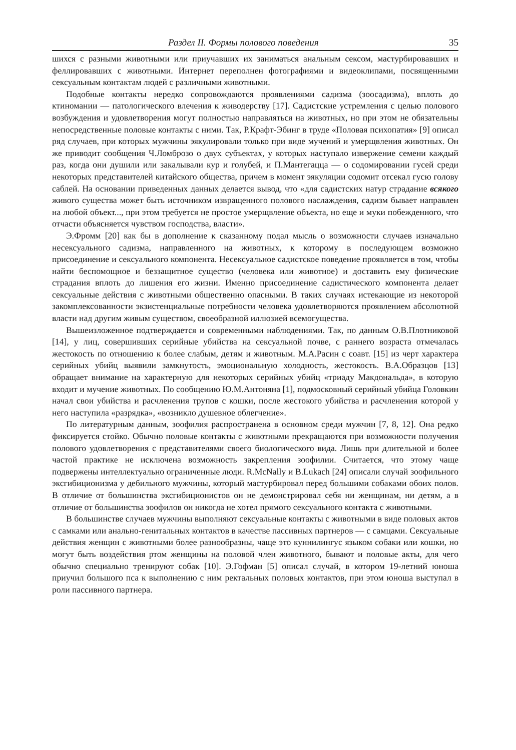Раздел II. Формы полового поведения 35
шихся с разными животными или приучавших их заниматься анальным сексом, мастурбировавших и феллировавших с животными. Интернет переполнен фотографиями и видеоклипами, посвященными сексуальным контактам людей с различными животными.
Подобные контакты нередко сопровождаются проявлениями садизма (зоосадизма), вплоть до ктиномании — патологического влечения к живодерству [17]. Садистские устремления с целью полового возбуждения и удовлетворения могут полностью направляться на животных, но при этом не обязательны непосредственные половые контакты с ними. Так, Р.Крафт-Эбинг в труде «Половая психопатия» [9] описал ряд случаев, при которых мужчины эякулировали только при виде мучений и умерщвления животных. Он же приводит сообщения Ч.Ломброзо о двух субъектах, у которых наступало извержение семени каждый раз, когда они душили или закалывали кур и голубей, и П.Мантегацца — о содомировании гусей среди некоторых представителей китайского общества, причем в момент эякуляции содомит отсекал гусю голову саблей. На основании приведенных данных делается вывод, что «для садистских натур страдание всякого живого существа может быть источником извращенного полового наслаждения, садизм бывает направлен на любой объект..., при этом требуется не простое умерщвление объекта, но еще и муки побежденного, что отчасти объясняется чувством господства, власти».
Э.Фромм [20] как бы в дополнение к сказанному подал мысль о возможности случаев изначально несексуального садизма, направленного на животных, к которому в последующем возможно присоединение и сексуального компонента. Несексуальное садистское поведение проявляется в том, чтобы найти беспомощное и беззащитное существо (человека или животное) и доставить ему физические страдания вплоть до лишения его жизни. Именно присоединение садистического компонента делает сексуальные действия с животными общественно опасными. В таких случаях истекающие из некоторой закомплексованности экзистенциальные потребности человека удовлетворяются проявлением абсолютной власти над другим живым существом, своеобразной иллюзией всемогущества.
Вышеизложенное подтверждается и современными наблюдениями. Так, по данным О.В.Плотниковой [14], у лиц, совершивших серийные убийства на сексуальной почве, с раннего возраста отмечалась жестокость по отношению к более слабым, детям и животным. М.А.Расин с соавт. [15] из черт характера серийных убийц выявили замкнутость, эмоциональную холодность, жестокость. В.А.Образцов [13] обращает внимание на характерную для некоторых серийных убийц «триаду Макдональда», в которую входит и мучение животных. По сообщению Ю.М.Антоняна [1], подмосковный серийный убийца Головкин начал свои убийства и расчленения трупов с кошки, после жестокого убийства и расчленения которой у него наступила «разрядка», «возникло душевное облегчение».
По литературным данным, зоофилия распространена в основном среди мужчин [7, 8, 12]. Она редко фиксируется стойко. Обычно половые контакты с животными прекращаются при возможности получения полового удовлетворения с представителями своего биологического вида. Лишь при длительной и более частой практике не исключена возможность закрепления зоофилии. Считается, что этому чаще подвержены интеллектуально ограниченные люди. R.McNally и B.Lukach [24] описали случай зоофильного эксгибиционизма у дебильного мужчины, который мастурбировал перед большими собаками обоих полов. В отличие от большинства эксгибиционистов он не демонстрировал себя ни женщинам, ни детям, а в отличие от большинства зоофилов он никогда не хотел прямого сексуального контакта с животными.
В большинстве случаев мужчины выполняют сексуальные контакты с животными в виде половых актов с самками или анально-генитальных контактов в качестве пассивных партнеров — с самцами. Сексуальные действия женщин с животными более разнообразны, чаще это куннилингус языком собаки или кошки, но могут быть воздействия ртом женщины на половой член животного, бывают и половые акты, для чего обычно специально тренируют собак [10]. Э.Гофман [5] описал случай, в котором 19-летний юноша приучил большого пса к выполнению с ним ректальных половых контактов, при этом юноша выступал в роли пассивного партнера.